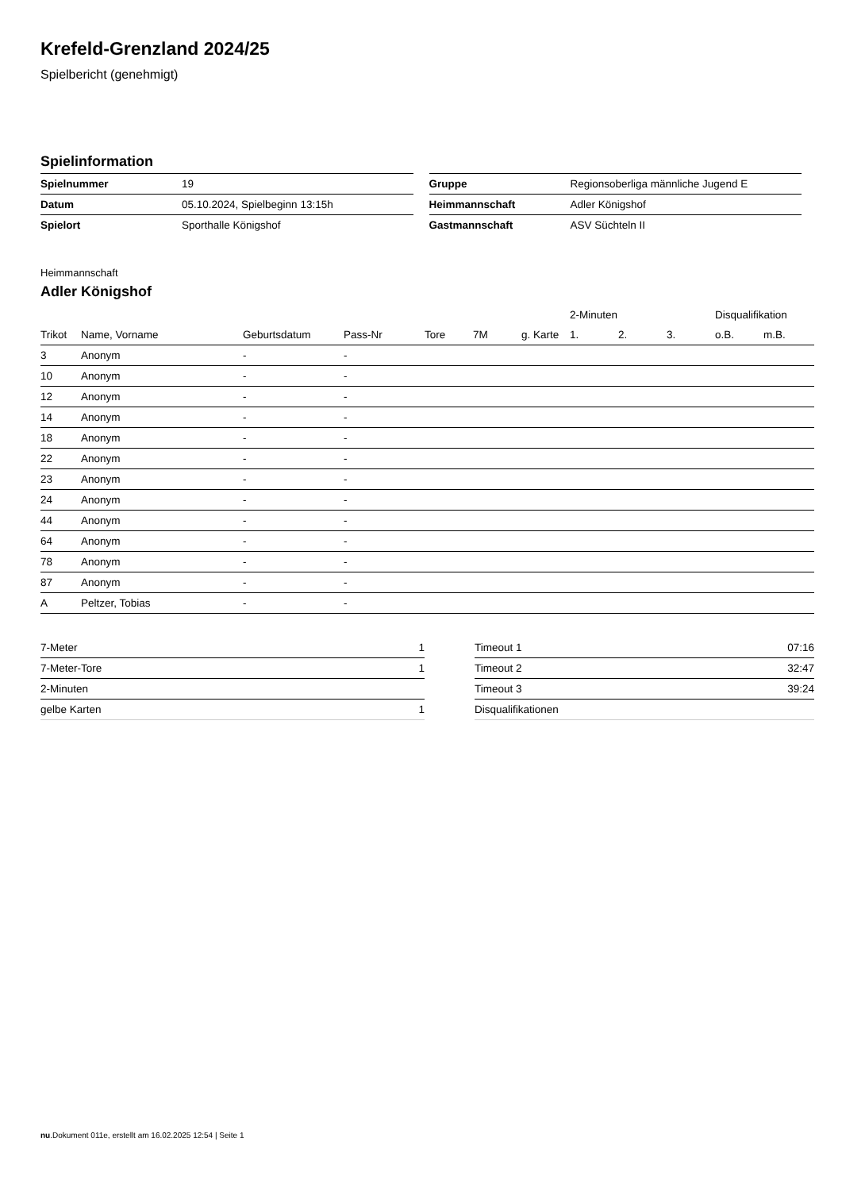Krefeld-Grenzland 2024/25
Spielbericht (genehmigt)
Spielinformation
| Spielnummer | 19 |
| Datum | 05.10.2024, Spielbeginn 13:15h |
| Spielort | Sporthalle Königshof |
| Gruppe | Regionsoberliga männliche Jugend E |
| Heimmannschaft | Adler Königshof |
| Gastmannschaft | ASV Süchteln II |
Heimmannschaft
Adler Königshof
| | | | | | | | 2-Minuten | | | Disqualifikation | |
| --- | --- | --- | --- | --- | --- | --- | --- | --- | --- | --- | --- |
| Trikot | Name, Vorname | Geburtsdatum | Pass-Nr | Tore | 7M | g. Karte | 1. | 2. | 3. | o.B. | m.B. |
| 3 | Anonym | - | - | | | | | | | | |
| 10 | Anonym | - | - | | | | | | | | |
| 12 | Anonym | - | - | | | | | | | | |
| 14 | Anonym | - | - | | | | | | | | |
| 18 | Anonym | - | - | | | | | | | | |
| 22 | Anonym | - | - | | | | | | | | |
| 23 | Anonym | - | - | | | | | | | | |
| 24 | Anonym | - | - | | | | | | | | |
| 44 | Anonym | - | - | | | | | | | | |
| 64 | Anonym | - | - | | | | | | | | |
| 78 | Anonym | - | - | | | | | | | | |
| 87 | Anonym | - | - | | | | | | | | |
| A | Peltzer, Tobias | - | - | | | | | | | | |
| 7-Meter | 1 |
| 7-Meter-Tore | 1 |
| 2-Minuten | |
| gelbe Karten | 1 |
| Timeout 1 | 07:16 |
| Timeout 2 | 32:47 |
| Timeout 3 | 39:24 |
| Disqualifikationen | |
nu.Dokument 011e, erstellt am 16.02.2025 12:54 | Seite 1